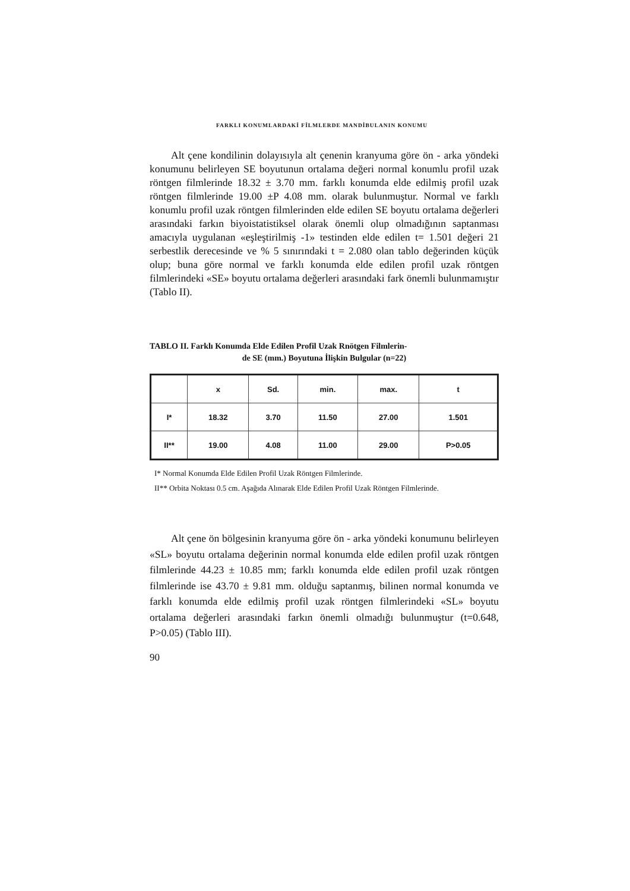FARKLI KONUMLARDAKİ FİLMLERDE MANDİBULANIN KONUMU
Alt çene kondilinin dolayısıyla alt çenenin kranyuma göre ön - arka yöndeki konumunu belirleyen SE boyutunun ortalama değeri normal konumlu profil uzak röntgen filmlerinde 18.32 ± 3.70 mm. farklı konumda elde edilmiş profil uzak röntgen filmlerinde 19.00 ±P 4.08 mm. olarak bulunmuştur. Normal ve farklı konumlu profil uzak röntgen filmlerinden elde edilen SE boyutu ortalama değerleri arasındaki farkın biyoistatistiksel olarak önemli olup olmadığının saptanması amacıyla uygulanan «eşleştirilmiş -1» testinden elde edilen t= 1.501 değeri 21 serbestlik derecesinde ve % 5 sınırındaki t = 2.080 olan tablo değerinden küçük olup; buna göre normal ve farklı konumda elde edilen profil uzak röntgen filmlerindeki «SE» boyutu ortalama değerleri arasındaki fark önemli bulunmamıştır (Tablo II).
TABLO II. Farklı Konumda Elde Edilen Profil Uzak Rnötgen Filmlerin-
de SE (mm.) Boyutuna İlişkin Bulgular (n=22)
| | x | Sd. | min. | max. | t |
| --- | --- | --- | --- | --- | --- |
| I* | 18.32 | 3.70 | 11.50 | 27.00 | 1.501 |
| II** | 19.00 | 4.08 | 11.00 | 29.00 | P>0.05 |
I* Normal Konumda Elde Edilen Profil Uzak Röntgen Filmlerinde.
II** Orbita Noktası 0.5 cm. Aşağıda Alınarak Elde Edilen Profil Uzak Röntgen Filmlerinde.
Alt çene ön bölgesinin kranyuma göre ön - arka yöndeki konumunu belirleyen «SL» boyutu ortalama değerinin normal konumda elde edilen profil uzak röntgen filmlerinde 44.23 ± 10.85 mm; farklı konumda elde edilen profil uzak röntgen filmlerinde ise 43.70 ± 9.81 mm. olduğu saptanmış, bilinen normal konumda ve farklı konumda elde edilmiş profil uzak röntgen filmlerindeki «SL» boyutu ortalama değerleri arasındaki farkın önemli olmadığı bulunmuştur (t=0.648, P>0.05) (Tablo III).
90